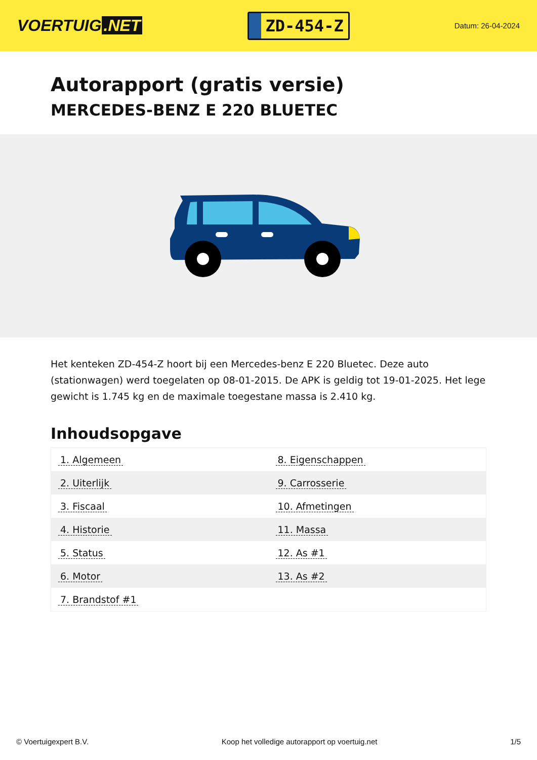VOERTUIG.NET
ZD-454-Z
Datum: 26-04-2024
Autorapport (gratis versie)
MERCEDES-BENZ E 220 BLUETEC
Het kenteken ZD-454-Z hoort bij een Mercedes-benz E 220 Bluetec. Deze auto (stationwagen) werd toegelaten op 08-01-2015. De APK is geldig tot 19-01-2025. Het lege gewicht is 1.745 kg en de maximale toegestane massa is 2.410 kg.
Inhoudsopgave
| 1. Algemeen | 8. Eigenschappen |
| 2. Uiterlijk | 9. Carrosserie |
| 3. Fiscaal | 10. Afmetingen |
| 4. Historie | 11. Massa |
| 5. Status | 12. As #1 |
| 6. Motor | 13. As #2 |
| 7. Brandstof #1 | |
© Voertuigexpert B.V. Koop het volledige autorapport op voertuig.net
1/5